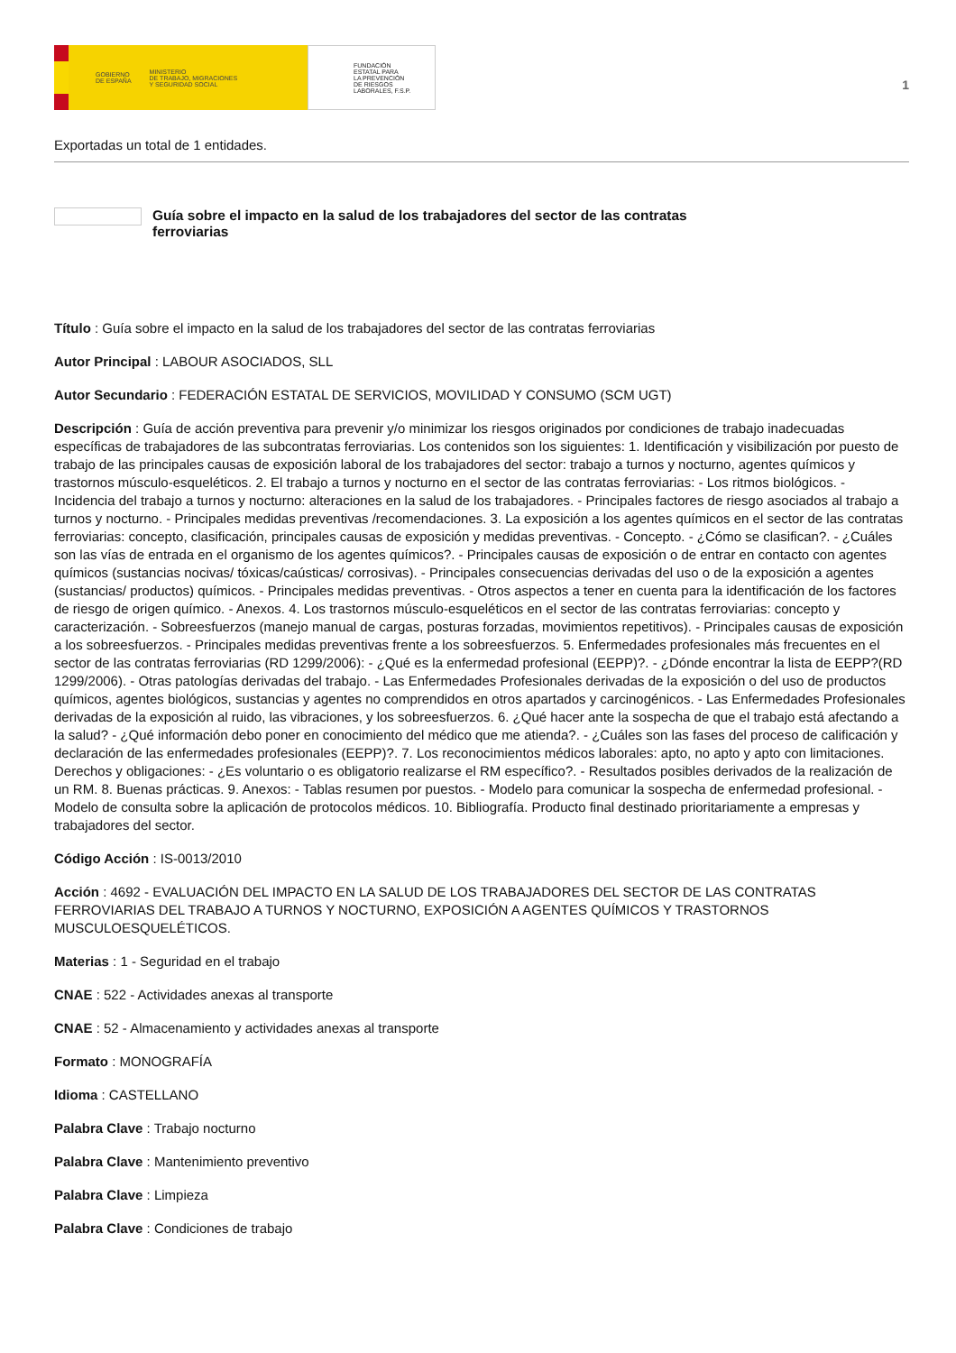GOBIERNO
DE ESPAÑA MINISTERIO
DE TRABAJO, MIGRACIONES
Y SEGURIDAD SOCIAL
FUNDACIÓN
ESTATAL PARA
LA PREVENCIÓN
DE RIESGOS
LABORALES, F.S.P.
1
Exportadas un total de 1 entidades.
Guía sobre el impacto en la salud de los trabajadores del sector de las contratas ferroviarias
Título : Guía sobre el impacto en la salud de los trabajadores del sector de las contratas ferroviarias
Autor Principal : LABOUR ASOCIADOS, SLL
Autor Secundario : FEDERACIÓN ESTATAL DE SERVICIOS, MOVILIDAD Y CONSUMO (SCM UGT)
Descripción : Guía de acción preventiva para prevenir y/o minimizar los riesgos originados por condiciones de trabajo inadecuadas específicas de trabajadores de las subcontratas ferroviarias. Los contenidos son los siguientes: 1. Identificación y visibilización por puesto de trabajo de las principales causas de exposición laboral de los trabajadores del sector: trabajo a turnos y nocturno, agentes químicos y trastornos músculo-esqueléticos. 2. El trabajo a turnos y nocturno en el sector de las contratas ferroviarias: - Los ritmos biológicos. - Incidencia del trabajo a turnos y nocturno: alteraciones en la salud de los trabajadores. - Principales factores de riesgo asociados al trabajo a turnos y nocturno. - Principales medidas preventivas /recomendaciones. 3. La exposición a los agentes químicos en el sector de las contratas ferroviarias: concepto, clasificación, principales causas de exposición y medidas preventivas. - Concepto. - ¿Cómo se clasifican?. - ¿Cuáles son las vías de entrada en el organismo de los agentes químicos?. - Principales causas de exposición o de entrar en contacto con agentes químicos (sustancias nocivas/ tóxicas/caústicas/ corrosivas). - Principales consecuencias derivadas del uso o de la exposición a agentes (sustancias/ productos) químicos. - Principales medidas preventivas. - Otros aspectos a tener en cuenta para la identificación de los factores de riesgo de origen químico. - Anexos. 4. Los trastornos músculo-esqueléticos en el sector de las contratas ferroviarias: concepto y caracterización. - Sobreesfuerzos (manejo manual de cargas, posturas forzadas, movimientos repetitivos). - Principales causas de exposición a los sobreesfuerzos. - Principales medidas preventivas frente a los sobreesfuerzos. 5. Enfermedades profesionales más frecuentes en el sector de las contratas ferroviarias (RD 1299/2006): - ¿Qué es la enfermedad profesional (EEPP)?. - ¿Dónde encontrar la lista de EEPP?(RD 1299/2006). - Otras patologías derivadas del trabajo. - Las Enfermedades Profesionales derivadas de la exposición o del uso de productos químicos, agentes biológicos, sustancias y agentes no comprendidos en otros apartados y carcinogénicos. - Las Enfermedades Profesionales derivadas de la exposición al ruido, las vibraciones, y los sobreesfuerzos. 6. ¿Qué hacer ante la sospecha de que el trabajo está afectando a la salud? - ¿Qué información debo poner en conocimiento del médico que me atienda?. - ¿Cuáles son las fases del proceso de calificación y declaración de las enfermedades profesionales (EEPP)?. 7. Los reconocimientos médicos laborales: apto, no apto y apto con limitaciones. Derechos y obligaciones: - ¿Es voluntario o es obligatorio realizarse el RM específico?. - Resultados posibles derivados de la realización de un RM. 8. Buenas prácticas. 9. Anexos: - Tablas resumen por puestos. - Modelo para comunicar la sospecha de enfermedad profesional. - Modelo de consulta sobre la aplicación de protocolos médicos. 10. Bibliografía. Producto final destinado prioritariamente a empresas y trabajadores del sector.
Código Acción : IS-0013/2010
Acción : 4692 - EVALUACIÓN DEL IMPACTO EN LA SALUD DE LOS TRABAJADORES DEL SECTOR DE LAS CONTRATAS FERROVIARIAS DEL TRABAJO A TURNOS Y NOCTURNO, EXPOSICIÓN A AGENTES QUÍMICOS Y TRASTORNOS MUSCULOESQUELÉTICOS.
Materias : 1 - Seguridad en el trabajo
CNAE : 522 - Actividades anexas al transporte
CNAE : 52 - Almacenamiento y actividades anexas al transporte
Formato : MONOGRAFÍA
Idioma : CASTELLANO
Palabra Clave : Trabajo nocturno
Palabra Clave : Mantenimiento preventivo
Palabra Clave : Limpieza
Palabra Clave : Condiciones de trabajo